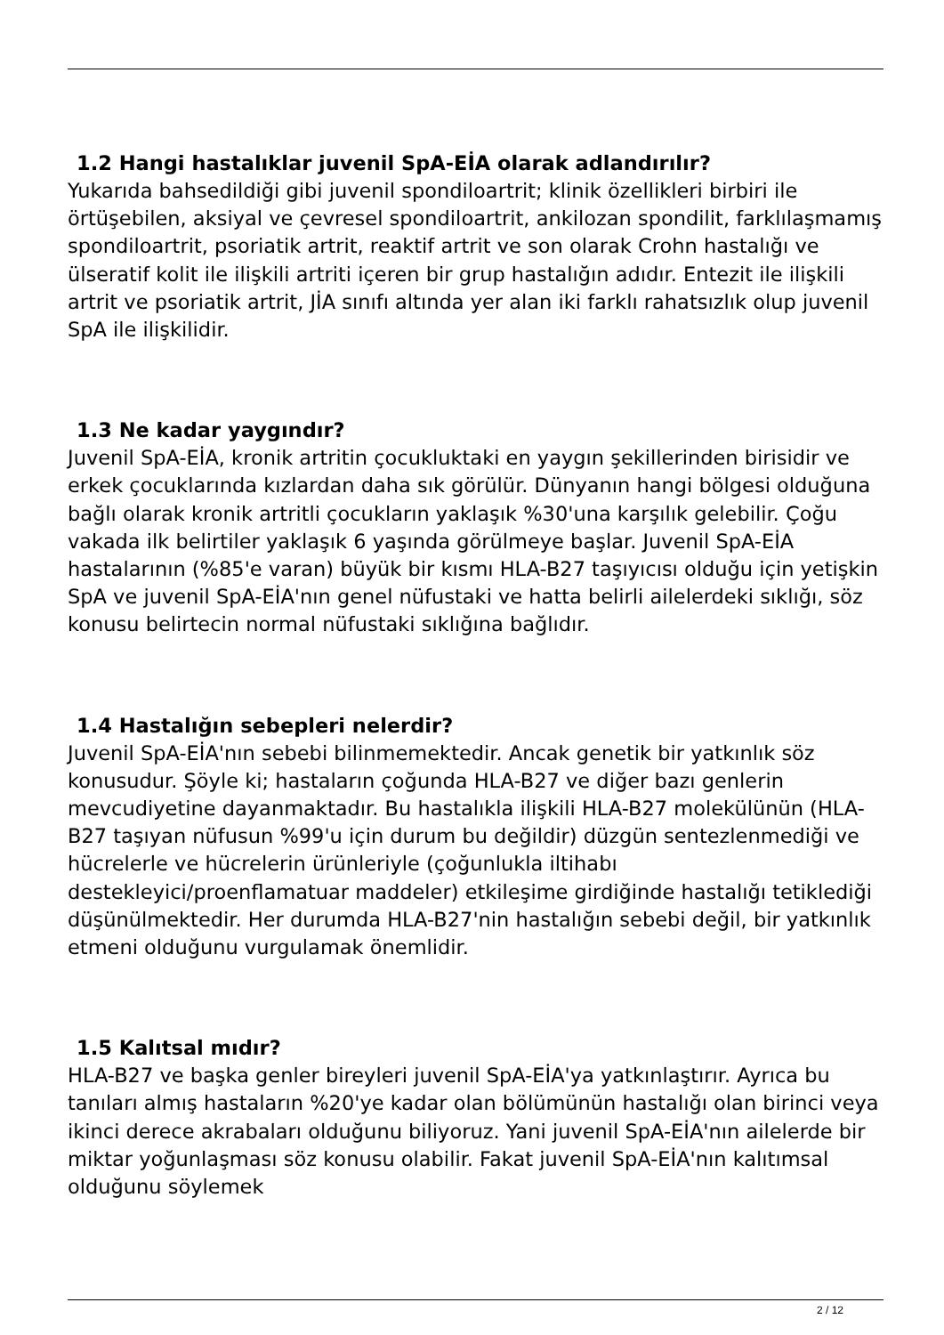1.2 Hangi hastalıklar juvenil SpA-EİA olarak adlandırılır?
Yukarıda bahsedildiği gibi juvenil spondiloartrit; klinik özellikleri birbiri ile örtüşebilen, aksiyal ve çevresel spondiloartrit, ankilozan spondilit, farklılaşmamış spondiloartrit, psoriatik artrit, reaktif artrit ve son olarak Crohn hastalığı ve ülseratif kolit ile ilişkili artriti içeren bir grup hastalığın adıdır. Entezit ile ilişkili artrit ve psoriatik artrit, JİA sınıfı altında yer alan iki farklı rahatsızlık olup juvenil SpA ile ilişkilidir.
1.3 Ne kadar yaygındır?
Juvenil SpA-EİA, kronik artritin çocukluktaki en yaygın şekillerinden birisidir ve erkek çocuklarında kızlardan daha sık görülür. Dünyanın hangi bölgesi olduğuna bağlı olarak kronik artritli çocukların yaklaşık %30'una karşılık gelebilir. Çoğu vakada ilk belirtiler yaklaşık 6 yaşında görülmeye başlar. Juvenil SpA-EİA hastalarının (%85'e varan) büyük bir kısmı HLA-B27 taşıyıcısı olduğu için yetişkin SpA ve juvenil SpA-EİA'nın genel nüfustaki ve hatta belirli ailelerdeki sıklığı, söz konusu belirtecin normal nüfustaki sıklığına bağlıdır.
1.4 Hastalığın sebepleri nelerdir?
Juvenil SpA-EİA'nın sebebi bilinmemektedir. Ancak genetik bir yatkınlık söz konusudur. Şöyle ki; hastaların çoğunda HLA-B27 ve diğer bazı genlerin mevcudiyetine dayanmaktadır. Bu hastalıkla ilişkili HLA-B27 molekülünün (HLA-B27 taşıyan nüfusun %99'u için durum bu değildir) düzgün sentezlenmediği ve hücrelerle ve hücrelerin ürünleriyle (çoğunlukla iltihabı destekleyici/proenflamatuar maddeler) etkileşime girdiğinde hastalığı tetiklediği düşünülmektedir. Her durumda HLA-B27'nin hastalığın sebebi değil, bir yatkınlık etmeni olduğunu vurgulamak önemlidir.
1.5 Kalıtsal mıdır?
HLA-B27 ve başka genler bireyleri juvenil SpA-EİA'ya yatkınlaştırır. Ayrıca bu tanıları almış hastaların %20'ye kadar olan bölümünün hastalığı olan birinci veya ikinci derece akrabaları olduğunu biliyoruz. Yani juvenil SpA-EİA'nın ailelerde bir miktar yoğunlaşması söz konusu olabilir. Fakat juvenil SpA-EİA'nın kalıtımsal olduğunu söylemek
2 / 12